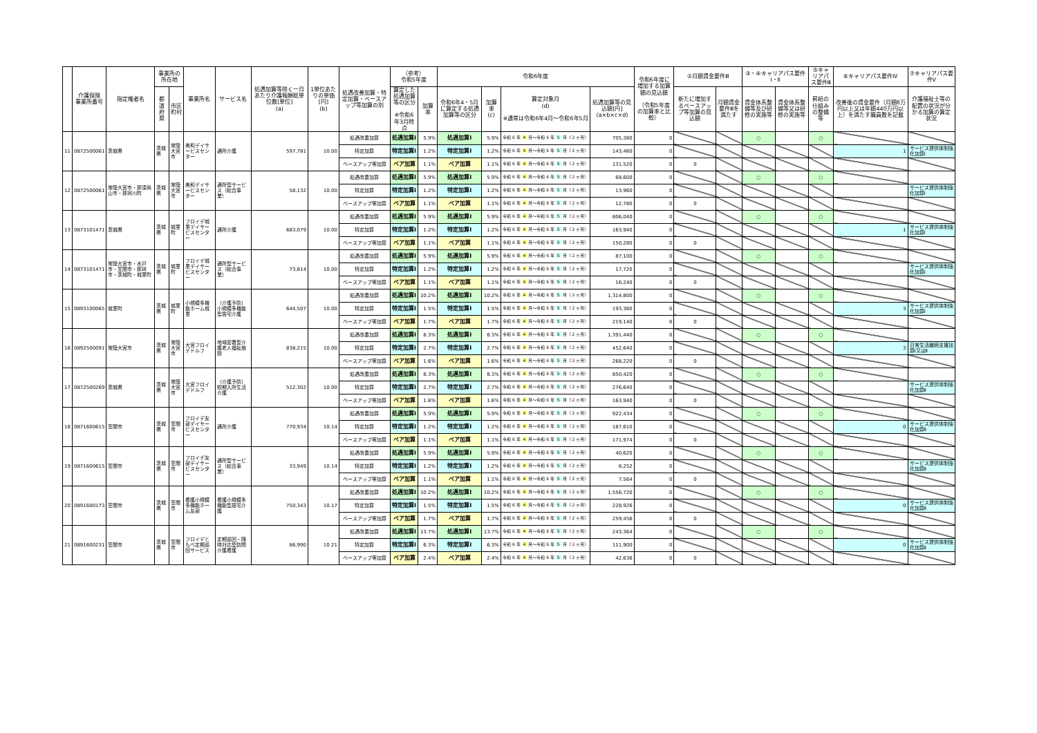| | 介護保険 事業所番号 | 指定権者名 | 事業所の所在地 | | 事業所名 | サービス名 | 処遇加算等除く一月あたり介護報酬総単位数[単位] (a) | 1単位あたりの単価[円] (b) | 処遇改善加算・特定加算・ベースアップ等加算の別 | （参考） 令和5年度 | | 令和6年度 | | | | 令和6年度に増加する加算額の見込額 （令和5年度の加算率と比較） | ②月額賃金要件Ⅲ | | ③・④キャリアパス要件Ⅰ・Ⅱ | | ⑤キャリアパス要件Ⅲ | ⑥キャリアパス要件Ⅳ | ⑦キャリアパス要件Ⅴ |
| --- | --- | --- | --- | --- | --- | --- | --- | --- | --- | --- | --- | --- | --- | --- | --- | --- | --- | --- | --- | --- | --- | --- | --- |
| | | | 都道府県 | 市区町村 | | | | | | 算定した処遇加算等の区分 ※令和6年3月時点 | 加算率 | 令和6年4・5月に算定する処遇加算等の区分 | 加算率 (c) | 算定対象月 (d) ※通常は令和6年4月～令和6年5月 | 処遇加算等の見込額[円] (a×b×c×d) | | 新たに増加するベースアップ等加算の見込額 | 月額賃金要件Ⅲを満たす | 賃金体系整備等及び研修の実施等 | 賃金体系整備等又は研修の実施等 | 昇給の仕組みの整備等 | 改善後の賃金要件（月額8万円以上又は年額440万円以上）を満たす職員数を記載 | 介護福祉士等の配置の状況が分かる加算の算定状況 |
| 11 | 0872500061 | 茨城県 | 茨城県 | 常陸大宮市 | 美和デイサービスセンター | 通所介護 | 597,781 | 10.00 | 処遇改善加算 | 処遇加算Ⅰ | 5.9% | 処遇加算Ⅰ | 5.9% | 令和 6 年 4 月～令和 6 年 5 月（ 2 ヶ月） | 705,380 | 0 | | | ○ | | ○ | | |
| | | | | | | | | | 特定加算 | 特定加算Ⅰ | 1.2% | 特定加算Ⅰ | 1.2% | 令和 6 年 4 月～令和 6 年 5 月（ 2 ヶ月） | 143,460 | 0 | | | | | | 1 | サービス提供体制強化加算Ⅰ |
| | | | | | | | | | ベースアップ等加算 | ベア加算 | 1.1% | ベア加算 | 1.1% | 令和 6 年 4 月～令和 6 年 5 月（ 2 ヶ月） | 131,520 | 0 | 0 | | | | | | |
| 12 | 0872500061 | 常陸大宮市・那須烏山市・那珂川町 | 茨城県 | 常陸大宮市 | 美和デイサービスセンター | 通所型サービス（総合事業） | 58,132 | 10.00 | 処遇改善加算 | 処遇加算Ⅰ | 5.9% | 処遇加算Ⅰ | 5.9% | 令和 6 年 4 月～令和 6 年 5 月（ 2 ヶ月） | 68,600 | 0 | | | ○ | | ○ | | |
| | | | | | | | | | 特定加算 | 特定加算Ⅰ | 1.2% | 特定加算Ⅰ | 1.2% | 令和 6 年 4 月～令和 6 年 5 月（ 2 ヶ月） | 13,960 | 0 | | | | | | | サービス提供体制強化加算Ⅰ |
| | | | | | | | | | ベースアップ等加算 | ベア加算 | 1.1% | ベア加算 | 1.1% | 令和 6 年 4 月～令和 6 年 5 月（ 2 ヶ月） | 12,780 | 0 | 0 | | | | | | |
| 13 | 0873101471 | 茨城県 | 茨城県 | 城里町 | フロイデ城里デイサービスセンター | 通所介護 | 683,079 | 10.00 | 処遇改善加算 | 処遇加算Ⅰ | 5.9% | 処遇加算Ⅰ | 5.9% | 令和 6 年 4 月～令和 6 年 5 月（ 2 ヶ月） | 806,040 | 0 | | | ○ | | ○ | | |
| | | | | | | | | | 特定加算 | 特定加算Ⅰ | 1.2% | 特定加算Ⅰ | 1.2% | 令和 6 年 4 月～令和 6 年 5 月（ 2 ヶ月） | 163,940 | 0 | | | | | | 1 | サービス提供体制強化加算Ⅰ |
| | | | | | | | | | ベースアップ等加算 | ベア加算 | 1.1% | ベア加算 | 1.1% | 令和 6 年 4 月～令和 6 年 5 月（ 2 ヶ月） | 150,280 | 0 | 0 | | | | | | |
| 14 | 0873101471 | 常陸大宮市・水戸市・笠間市・那珂市・茨城町・城里町 | 茨城県 | 城里町 | フロイデ城里デイサービスセンター | 通所型サービス（総合事業） | 73,814 | 10.00 | 処遇改善加算 | 処遇加算Ⅰ | 5.9% | 処遇加算Ⅰ | 5.9% | 令和 6 年 4 月～令和 6 年 5 月（ 2 ヶ月） | 87,100 | 0 | | | ○ | | ○ | | |
| | | | | | | | | | 特定加算 | 特定加算Ⅰ | 1.2% | 特定加算Ⅰ | 1.2% | 令和 6 年 4 月～令和 6 年 5 月（ 2 ヶ月） | 17,720 | 0 | | | | | | | サービス提供体制強化加算Ⅰ |
| | | | | | | | | | ベースアップ等加算 | ベア加算 | 1.1% | ベア加算 | 1.1% | 令和 6 年 4 月～令和 6 年 5 月（ 2 ヶ月） | 16,240 | 0 | 0 | | | | | | |
| 15 | 0893100065 | 城里町 | 茨城県 | 城里町 | 小規模多機能ホーム城里 | （介護予防）小規模多機能型居宅介護 | 644,507 | 10.00 | 処遇改善加算 | 処遇加算Ⅰ | 10.2% | 処遇加算Ⅰ | 10.2% | 令和 6 年 4 月～令和 6 年 5 月（ 2 ヶ月） | 1,314,800 | 0 | | | ○ | | ○ | | |
| | | | | | | | | | 特定加算 | 特定加算Ⅰ | 1.5% | 特定加算Ⅰ | 1.5% | 令和 6 年 4 月～令和 6 年 5 月（ 2 ヶ月） | 193,360 | 0 | | | | | | 3 | サービス提供体制強化加算Ⅰ |
| | | | | | | | | | ベースアップ等加算 | ベア加算 | 1.7% | ベア加算 | 1.7% | 令和 6 年 4 月～令和 6 年 5 月（ 2 ヶ月） | 219,140 | 0 | 0 | | | | | | |
| 16 | 0892500091 | 常陸大宮市 | 茨城県 | 常陸大宮市 | 大宮フロイデドルフ | 地域密着型介護老人福祉施設 | 838,215 | 10.00 | 処遇改善加算 | 処遇加算Ⅰ | 8.3% | 処遇加算Ⅰ | 8.3% | 令和 6 年 4 月～令和 6 年 5 月（ 2 ヶ月） | 1,391,440 | 0 | | | ○ | | ○ | | |
| | | | | | | | | | 特定加算 | 特定加算Ⅰ | 2.7% | 特定加算Ⅰ | 2.7% | 令和 6 年 4 月～令和 6 年 5 月（ 2 ヶ月） | 452,640 | 0 | | | | | | 3 | 日常生活継続支援加算Ⅰ又はⅡ |
| | | | | | | | | | ベースアップ等加算 | ベア加算 | 1.6% | ベア加算 | 1.6% | 令和 6 年 4 月～令和 6 年 5 月（ 2 ヶ月） | 268,220 | 0 | 0 | | | | | | |
| 17 | 0872500269 | 茨城県 | 茨城県 | 常陸大宮市 | 大宮フロイデドルフ | （介護予防）短期入所生活介護 | 512,302 | 10.00 | 処遇改善加算 | 処遇加算Ⅰ | 8.3% | 処遇加算Ⅰ | 8.3% | 令和 6 年 4 月～令和 6 年 5 月（ 2 ヶ月） | 850,420 | 0 | | | ○ | | ○ | | |
| | | | | | | | | | 特定加算 | 特定加算Ⅰ | 2.7% | 特定加算Ⅰ | 2.7% | 令和 6 年 4 月～令和 6 年 5 月（ 2 ヶ月） | 276,640 | 0 | | | | | | | サービス提供体制強化加算Ⅱ |
| | | | | | | | | | ベースアップ等加算 | ベア加算 | 1.6% | ベア加算 | 1.6% | 令和 6 年 4 月～令和 6 年 5 月（ 2 ヶ月） | 163,940 | 0 | 0 | | | | | | |
| 18 | 0871600615 | 笠間市 | 茨城県 | 笠間市 | フロイデ友部デイサービスセンター | 通所介護 | 770,934 | 10.14 | 処遇改善加算 | 処遇加算Ⅰ | 5.9% | 処遇加算Ⅰ | 5.9% | 令和 6 年 4 月～令和 6 年 5 月（ 2 ヶ月） | 922,434 | 0 | | | ○ | | ○ | | |
| | | | | | | | | | 特定加算 | 特定加算Ⅰ | 1.2% | 特定加算Ⅰ | 1.2% | 令和 6 年 4 月～令和 6 年 5 月（ 2 ヶ月） | 187,610 | 0 | | | | | | 0 | サービス提供体制強化加算Ⅱ |
| | | | | | | | | | ベースアップ等加算 | ベア加算 | 1.1% | ベア加算 | 1.1% | 令和 6 年 4 月～令和 6 年 5 月（ 2 ヶ月） | 171,974 | 0 | 0 | | | | | | |
| 19 | 0871600615 | 笠間市 | 茨城県 | 笠間市 | フロイデ友部デイサービスセンター | 通所型サービス（総合事業） | 33,949 | 10.14 | 処遇改善加算 | 処遇加算Ⅰ | 5.9% | 処遇加算Ⅰ | 5.9% | 令和 6 年 4 月～令和 6 年 5 月（ 2 ヶ月） | 40,620 | 0 | | | ○ | | ○ | | |
| | | | | | | | | | 特定加算 | 特定加算Ⅰ | 1.2% | 特定加算Ⅰ | 1.2% | 令和 6 年 4 月～令和 6 年 5 月（ 2 ヶ月） | 8,252 | 0 | | | | | | | サービス提供体制強化加算Ⅱ |
| | | | | | | | | | ベースアップ等加算 | ベア加算 | 1.1% | ベア加算 | 1.1% | 令和 6 年 4 月～令和 6 年 5 月（ 2 ヶ月） | 7,564 | 0 | 0 | | | | | | |
| 20 | 0891600173 | 笠間市 | 茨城県 | 笠間市 | 看護小規模多機能ホーム友部 | 看護小規模多機能型居宅介護 | 750,343 | 10.17 | 処遇改善加算 | 処遇加算Ⅰ | 10.2% | 処遇加算Ⅰ | 10.2% | 令和 6 年 4 月～令和 6 年 5 月（ 2 ヶ月） | 1,556,720 | 0 | | | ○ | | ○ | | |
| | | | | | | | | | 特定加算 | 特定加算Ⅰ | 1.5% | 特定加算Ⅰ | 1.5% | 令和 6 年 4 月～令和 6 年 5 月（ 2 ヶ月） | 228,926 | 0 | | | | | | 0 | サービス提供体制強化加算Ⅱ |
| | | | | | | | | | ベースアップ等加算 | ベア加算 | 1.7% | ベア加算 | 1.7% | 令和 6 年 4 月～令和 6 年 5 月（ 2 ヶ月） | 259,456 | 0 | 0 | | | | | | |
| 21 | 0891600231 | 笠間市 | 茨城県 | 笠間市 | フロイデともべ定期巡回サービス | 定期巡回・随時対応型訪問介護看護 | 86,990 | 10.21 | 処遇改善加算 | 処遇加算Ⅰ | 13.7% | 処遇加算Ⅰ | 13.7% | 令和 6 年 4 月～令和 6 年 5 月（ 2 ヶ月） | 243,364 | 0 | | | ○ | | ○ | | |
| | | | | | | | | | 特定加算 | 特定加算Ⅰ | 6.3% | 特定加算Ⅰ | 6.3% | 令和 6 年 4 月～令和 6 年 5 月（ 2 ヶ月） | 111,900 | 0 | | | | | | 0 | サービス提供体制強化加算Ⅱ |
| | | | | | | | | | ベースアップ等加算 | ベア加算 | 2.4% | ベア加算 | 2.4% | 令和 6 年 4 月～令和 6 年 5 月（ 2 ヶ月） | 42,636 | 0 | 0 | | | | | | |